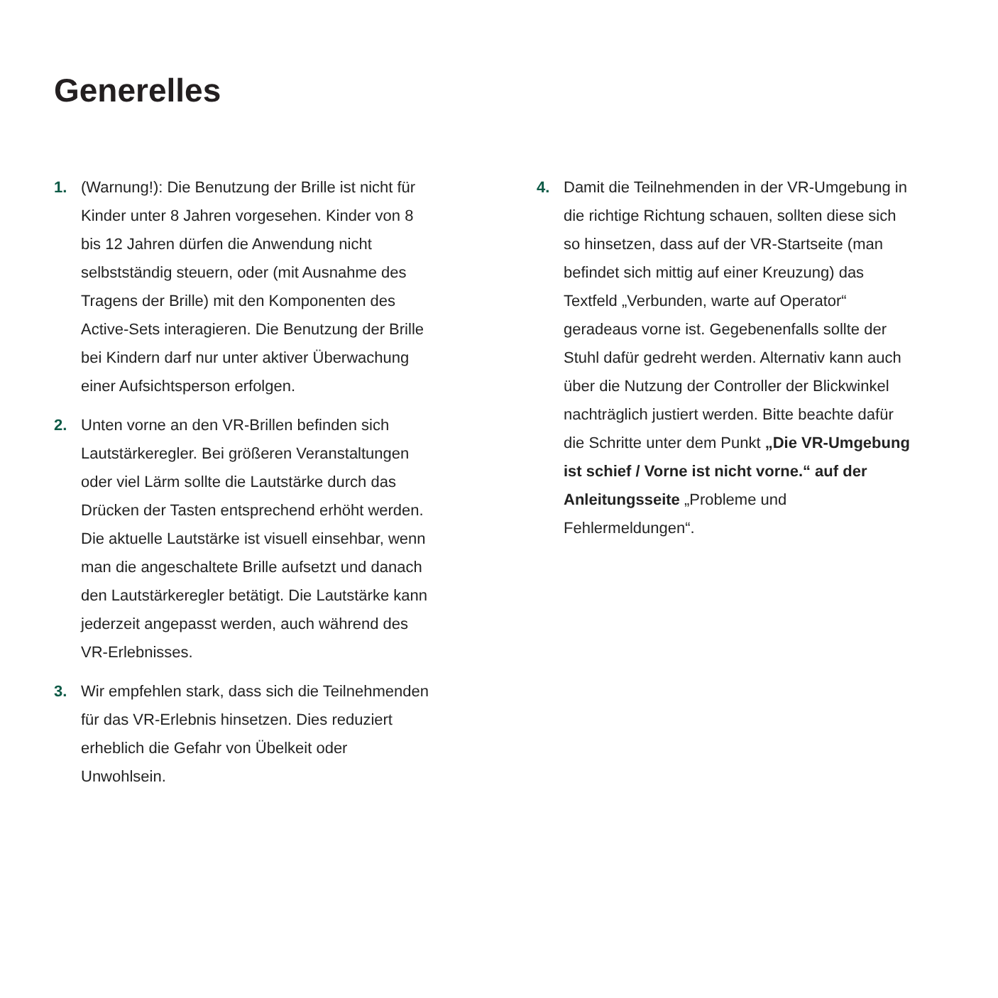Generelles
1. (Warnung!): Die Benutzung der Brille ist nicht für Kinder unter 8 Jahren vorgesehen. Kinder von 8 bis 12 Jahren dürfen die Anwendung nicht selbstständig steuern, oder (mit Ausnahme des Tragens der Brille) mit den Komponenten des Active-Sets interagieren. Die Benutzung der Brille bei Kindern darf nur unter aktiver Überwachung einer Aufsichtsperson erfolgen.
2. Unten vorne an den VR-Brillen befinden sich Lautstärkeregler. Bei größeren Veranstaltungen oder viel Lärm sollte die Lautstärke durch das Drücken der Tasten entsprechend erhöht werden. Die aktuelle Lautstärke ist visuell einsehbar, wenn man die angeschaltete Brille aufsetzt und danach den Lautstärkeregler betätigt. Die Lautstärke kann jederzeit angepasst werden, auch während des VR-Erlebnisses.
3. Wir empfehlen stark, dass sich die Teilnehmenden für das VR-Erlebnis hinsetzen. Dies reduziert erheblich die Gefahr von Übelkeit oder Unwohlsein.
4. Damit die Teilnehmenden in der VR-Umgebung in die richtige Richtung schauen, sollten diese sich so hinsetzen, dass auf der VR-Startseite (man befindet sich mittig auf einer Kreuzung) das Textfeld „Verbunden, warte auf Operator“ geradeaus vorne ist. Gegebenenfalls sollte der Stuhl dafür gedreht werden. Alternativ kann auch über die Nutzung der Controller der Blickwinkel nachträglich justiert werden. Bitte beachte dafür die Schritte unter dem Punkt „Die VR-Umgebung ist schief / Vorne ist nicht vorne.“ auf der Anleitungsseite „Probleme und Fehlermeldungen“.